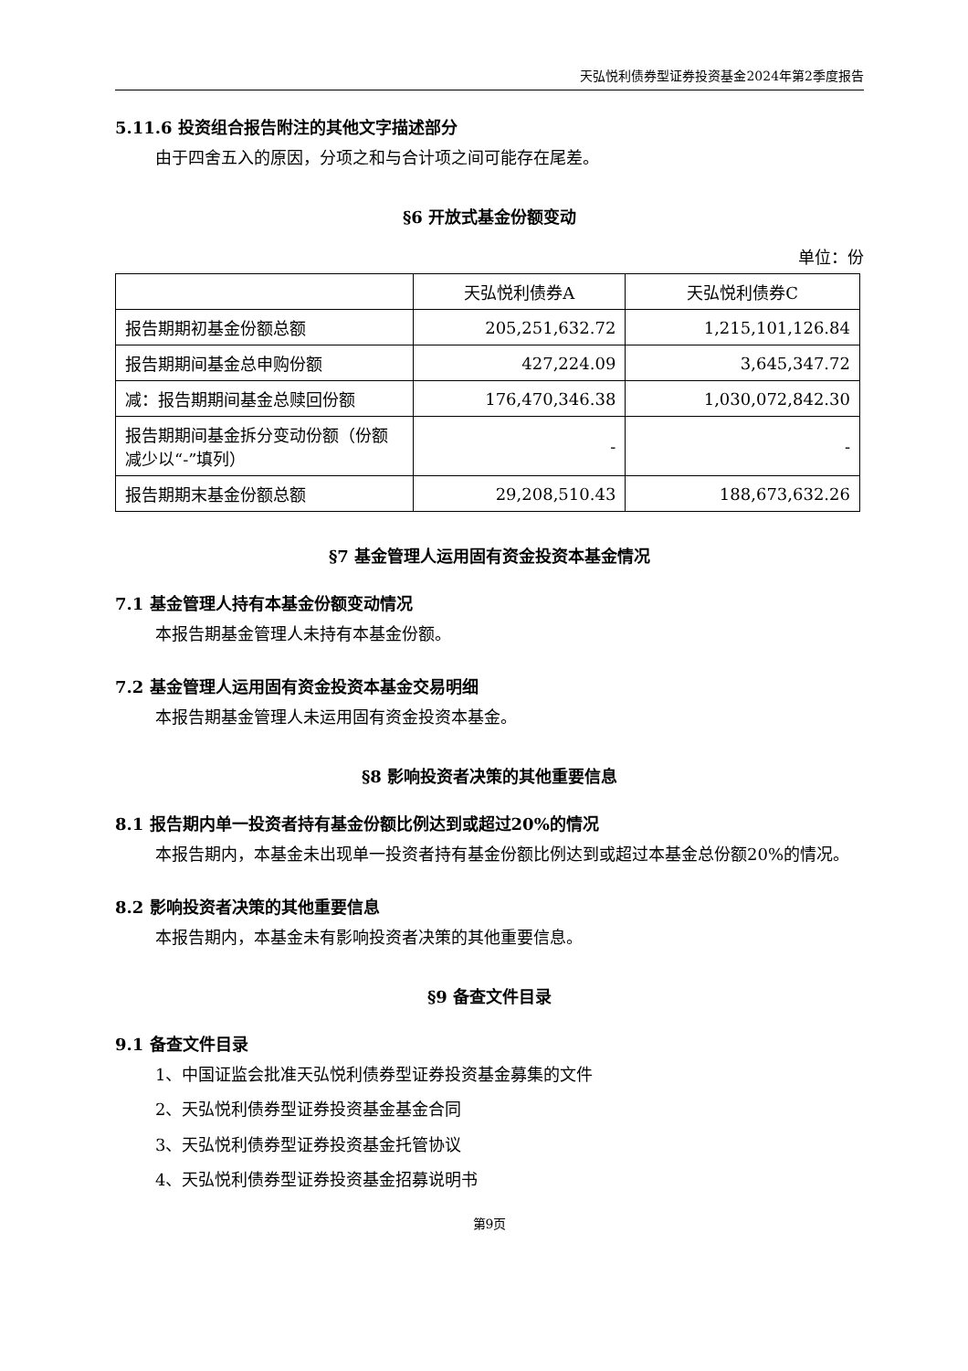天弘悦利债券型证券投资基金2024年第2季度报告
5.11.6 投资组合报告附注的其他文字描述部分
由于四舍五入的原因，分项之和与合计项之间可能存在尾差。
§6 开放式基金份额变动
单位：份
| | 天弘悦利债券A | 天弘悦利债券C |
| --- | --- | --- |
| 报告期期初基金份额总额 | 205,251,632.72 | 1,215,101,126.84 |
| 报告期期间基金总申购份额 | 427,224.09 | 3,645,347.72 |
| 减：报告期期间基金总赎回份额 | 176,470,346.38 | 1,030,072,842.30 |
| 报告期期间基金拆分变动份额（份额减少以“-”填列） | - | - |
| 报告期期末基金份额总额 | 29,208,510.43 | 188,673,632.26 |
§7 基金管理人运用固有资金投资本基金情况
7.1 基金管理人持有本基金份额变动情况
本报告期基金管理人未持有本基金份额。
7.2 基金管理人运用固有资金投资本基金交易明细
本报告期基金管理人未运用固有资金投资本基金。
§8 影响投资者决策的其他重要信息
8.1 报告期内单一投资者持有基金份额比例达到或超过20%的情况
本报告期内，本基金未出现单一投资者持有基金份额比例达到或超过本基金总份额20%的情况。
8.2 影响投资者决策的其他重要信息
本报告期内，本基金未有影响投资者决策的其他重要信息。
§9 备查文件目录
9.1 备查文件目录
1、中国证监会批准天弘悦利债券型证券投资基金募集的文件
2、天弘悦利债券型证券投资基金基金合同
3、天弘悦利债券型证券投资基金托管协议
4、天弘悦利债券型证券投资基金招募说明书
第9页